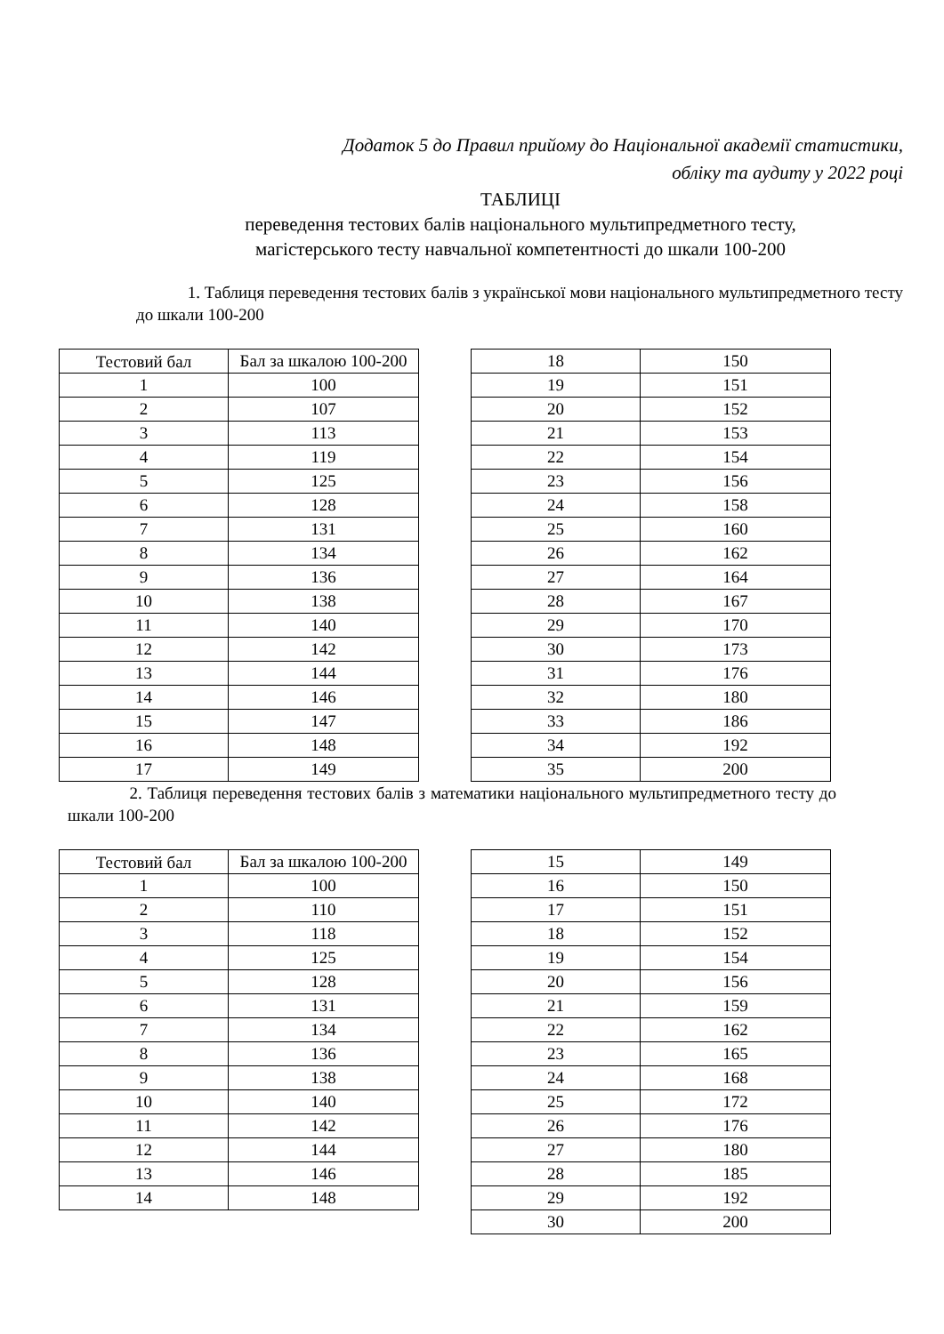Додаток 5 до Правил прийому до Національної академії статистики,
обліку та аудиту у 2022 році
ТАБЛИЦІ
переведення тестових балів національного мультипредметного тесту,
магістерського тесту навчальної компетентності до шкали 100-200
1. Таблиця переведення тестових балів з української мови національного мультипредметного тесту до шкали 100-200
| Тестовий бал | Бал за шкалою 100-200 |
| --- | --- |
| 1 | 100 |
| 2 | 107 |
| 3 | 113 |
| 4 | 119 |
| 5 | 125 |
| 6 | 128 |
| 7 | 131 |
| 8 | 134 |
| 9 | 136 |
| 10 | 138 |
| 11 | 140 |
| 12 | 142 |
| 13 | 144 |
| 14 | 146 |
| 15 | 147 |
| 16 | 148 |
| 17 | 149 |
| 18 | 150 |
| 19 | 151 |
| 20 | 152 |
| 21 | 153 |
| 22 | 154 |
| 23 | 156 |
| 24 | 158 |
| 25 | 160 |
| 26 | 162 |
| 27 | 164 |
| 28 | 167 |
| 29 | 170 |
| 30 | 173 |
| 31 | 176 |
| 32 | 180 |
| 33 | 186 |
| 34 | 192 |
| 35 | 200 |
2. Таблиця переведення тестових балів з математики національного мультипредметного тесту до шкали 100-200
| Тестовий бал | Бал за шкалою 100-200 |
| --- | --- |
| 1 | 100 |
| 2 | 110 |
| 3 | 118 |
| 4 | 125 |
| 5 | 128 |
| 6 | 131 |
| 7 | 134 |
| 8 | 136 |
| 9 | 138 |
| 10 | 140 |
| 11 | 142 |
| 12 | 144 |
| 13 | 146 |
| 14 | 148 |
| 15 | 149 |
| 16 | 150 |
| 17 | 151 |
| 18 | 152 |
| 19 | 154 |
| 20 | 156 |
| 21 | 159 |
| 22 | 162 |
| 23 | 165 |
| 24 | 168 |
| 25 | 172 |
| 26 | 176 |
| 27 | 180 |
| 28 | 185 |
| 29 | 192 |
| 30 | 200 |